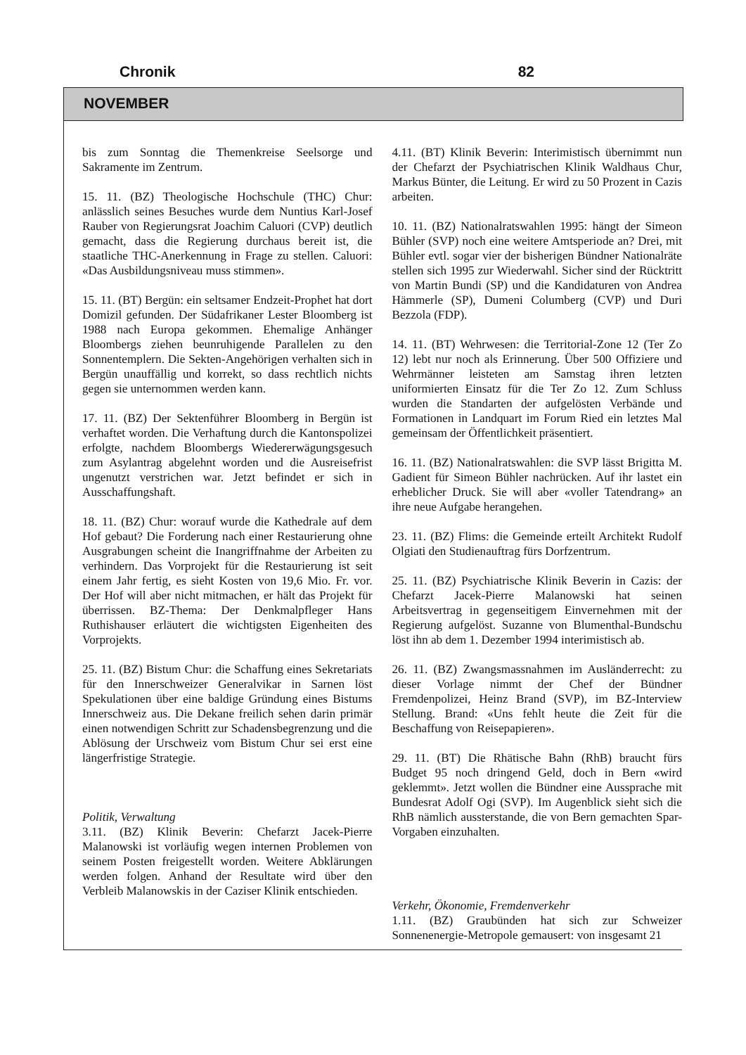Chronik 82
NOVEMBER
bis zum Sonntag die Themenkreise Seelsorge und Sakramente im Zentrum.
15. 11. (BZ) Theologische Hochschule (THC) Chur: anlässlich seines Besuches wurde dem Nuntius Karl-Josef Rauber von Regierungsrat Joachim Caluori (CVP) deutlich gemacht, dass die Regierung durchaus bereit ist, die staatliche THC-Anerkennung in Frage zu stellen. Caluori: «Das Ausbildungsniveau muss stimmen».
15. 11. (BT) Bergün: ein seltsamer Endzeit-Prophet hat dort Domizil gefunden. Der Südafrikaner Lester Bloomberg ist 1988 nach Europa gekommen. Ehemalige Anhänger Bloombergs ziehen beunruhigende Parallelen zu den Sonnentemplern. Die Sekten-Angehörigen verhalten sich in Bergün unauffällig und korrekt, so dass rechtlich nichts gegen sie unternommen werden kann.
17. 11. (BZ) Der Sektenführer Bloomberg in Bergün ist verhaftet worden. Die Verhaftung durch die Kantonspolizei erfolgte, nachdem Bloombergs Wiedererwägungsgesuch zum Asylantrag abgelehnt worden und die Ausreisefrist ungenutzt verstrichen war. Jetzt befindet er sich in Ausschaffungshaft.
18. 11. (BZ) Chur: worauf wurde die Kathedrale auf dem Hof gebaut? Die Forderung nach einer Restaurierung ohne Ausgrabungen scheint die Inangriffnahme der Arbeiten zu verhindern. Das Vorprojekt für die Restaurierung ist seit einem Jahr fertig, es sieht Kosten von 19,6 Mio. Fr. vor. Der Hof will aber nicht mitmachen, er hält das Projekt für überrissen. BZ-Thema: Der Denkmalpfleger Hans Ruthishauser erläutert die wichtigsten Eigenheiten des Vorprojekts.
25. 11. (BZ) Bistum Chur: die Schaffung eines Sekretariats für den Innerschweizer Generalvikar in Sarnen löst Spekulationen über eine baldige Gründung eines Bistums Innerschweiz aus. Die Dekane freilich sehen darin primär einen notwendigen Schritt zur Schadensbegrenzung und die Ablösung der Urschweiz vom Bistum Chur sei erst eine längerfristige Strategie.
Politik, Verwaltung
3.11. (BZ) Klinik Beverin: Chefarzt Jacek-Pierre Malanowski ist vorläufig wegen internen Problemen von seinem Posten freigestellt worden. Weitere Abklärungen werden folgen. Anhand der Resultate wird über den Verbleib Malanowskis in der Caziser Klinik entschieden.
4.11. (BT) Klinik Beverin: Interimistisch übernimmt nun der Chefarzt der Psychiatrischen Klinik Waldhaus Chur, Markus Bünter, die Leitung. Er wird zu 50 Prozent in Cazis arbeiten.
10. 11. (BZ) Nationalratswahlen 1995: hängt der Simeon Bühler (SVP) noch eine weitere Amtsperiode an? Drei, mit Bühler evtl. sogar vier der bisherigen Bündner Nationalräte stellen sich 1995 zur Wiederwahl. Sicher sind der Rücktritt von Martin Bundi (SP) und die Kandidaturen von Andrea Hämmerle (SP), Dumeni Columberg (CVP) und Duri Bezzola (FDP).
14. 11. (BT) Wehrwesen: die Territorial-Zone 12 (Ter Zo 12) lebt nur noch als Erinnerung. Über 500 Offiziere und Wehrmänner leisteten am Samstag ihren letzten uniformierten Einsatz für die Ter Zo 12. Zum Schluss wurden die Standarten der aufgelösten Verbände und Formationen in Landquart im Forum Ried ein letztes Mal gemeinsam der Öffentlichkeit präsentiert.
16. 11. (BZ) Nationalratswahlen: die SVP lässt Brigitta M. Gadient für Simeon Bühler nachrücken. Auf ihr lastet ein erheblicher Druck. Sie will aber «voller Tatendrang» an ihre neue Aufgabe herangehen.
23. 11. (BZ) Flims: die Gemeinde erteilt Architekt Rudolf Olgiati den Studienauftrag fürs Dorfzentrum.
25. 11. (BZ) Psychiatrische Klinik Beverin in Cazis: der Chefarzt Jacek-Pierre Malanowski hat seinen Arbeitsvertrag in gegenseitigem Einvernehmen mit der Regierung aufgelöst. Suzanne von Blumenthal-Bundschu löst ihn ab dem 1. Dezember 1994 interimistisch ab.
26. 11. (BZ) Zwangsmassnahmen im Ausländerrecht: zu dieser Vorlage nimmt der Chef der Bündner Fremdenpolizei, Heinz Brand (SVP), im BZ-Interview Stellung. Brand: «Uns fehlt heute die Zeit für die Beschaffung von Reisepapieren».
29. 11. (BT) Die Rhätische Bahn (RhB) braucht fürs Budget 95 noch dringend Geld, doch in Bern «wird geklemmt». Jetzt wollen die Bündner eine Aussprache mit Bundesrat Adolf Ogi (SVP). Im Augenblick sieht sich die RhB nämlich aussterstande, die von Bern gemachten Spar-Vorgaben einzuhalten.
Verkehr, Ökonomie, Fremdenverkehr
1.11. (BZ) Graubünden hat sich zur Schweizer Sonnenenergie-Metropole gemausert: von insgesamt 21